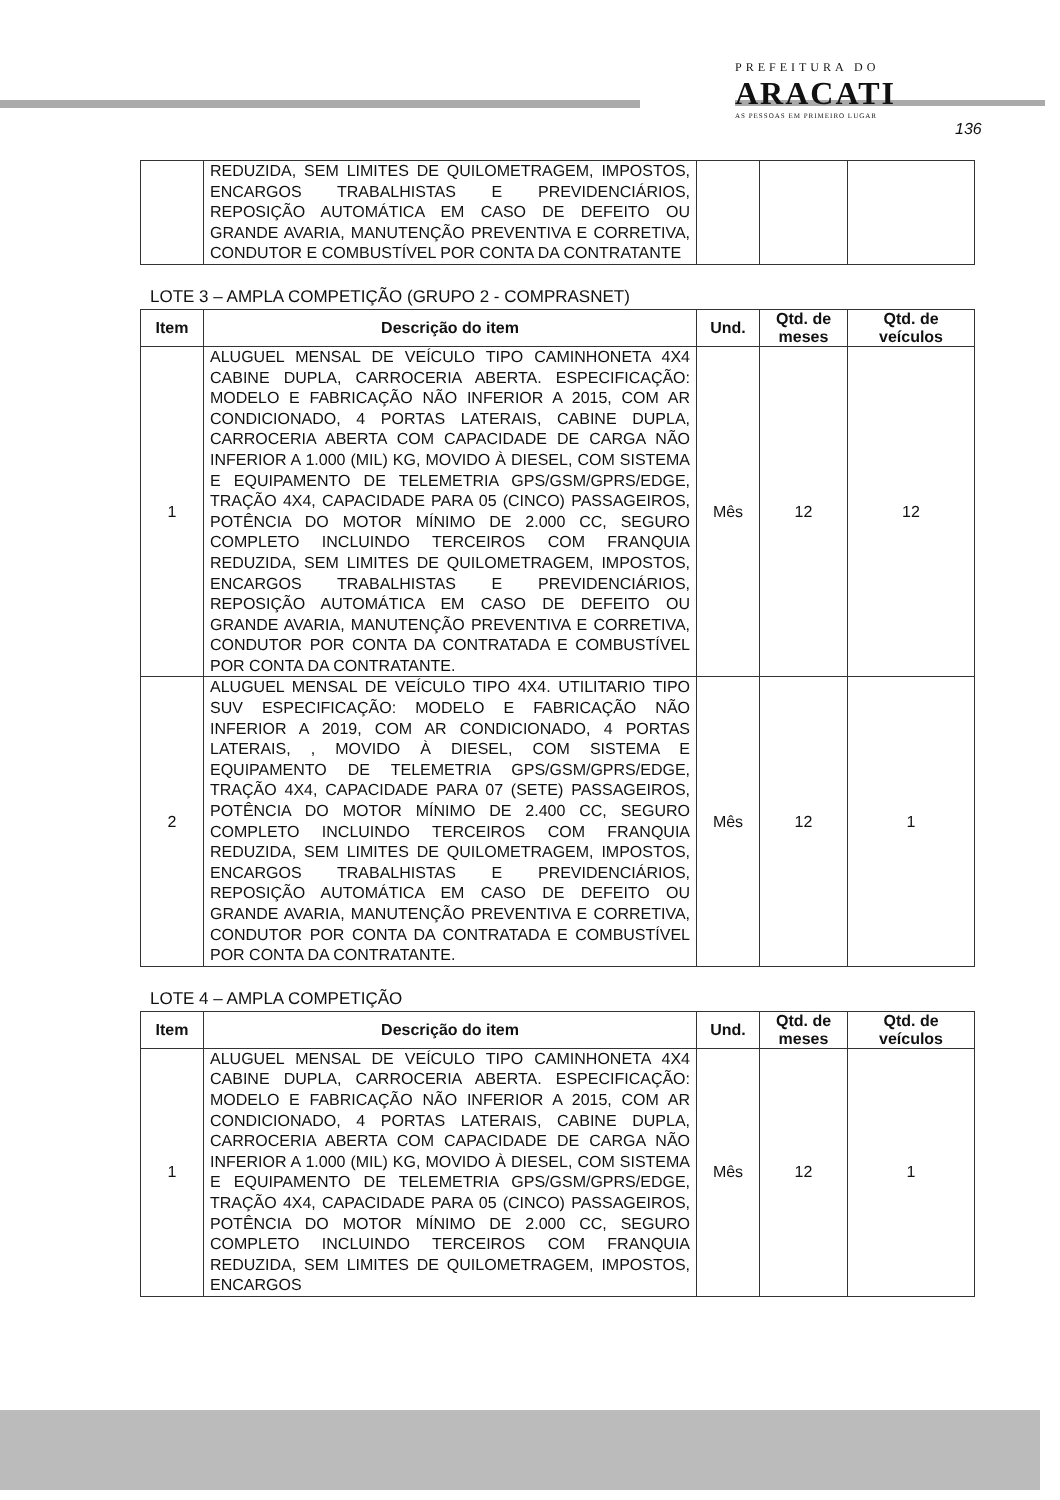PREFEITURA DO
ARACATI
AS PESSOAS EM PRIMEIRO LUGAR
136
| | REDUZIDA, SEM LIMITES DE QUILOMETRAGEM, IMPOSTOS, ENCARGOS TRABALHISTAS E PREVIDENCIÁRIOS, REPOSIÇÃO AUTOMÁTICA EM CASO DE DEFEITO OU GRANDE AVARIA, MANUTENÇÃO PREVENTIVA E CORRETIVA, CONDUTOR E COMBUSTÍVEL POR CONTA DA CONTRATANTE | | | |
LOTE 3 – AMPLA COMPETIÇÃO (GRUPO 2 - COMPRASNET)
| Item | Descrição do item | Und. | Qtd. de meses | Qtd. de veículos |
| --- | --- | --- | --- | --- |
| 1 | ALUGUEL MENSAL DE VEÍCULO TIPO CAMINHONETA 4X4 CABINE DUPLA, CARROCERIA ABERTA. ESPECIFICAÇÃO: MODELO E FABRICAÇÃO NÃO INFERIOR A 2015, COM AR CONDICIONADO, 4 PORTAS LATERAIS, CABINE DUPLA, CARROCERIA ABERTA COM CAPACIDADE DE CARGA NÃO INFERIOR A 1.000 (MIL) KG, MOVIDO À DIESEL, COM SISTEMA E EQUIPAMENTO DE TELEMETRIA GPS/GSM/GPRS/EDGE, TRAÇÃO 4X4, CAPACIDADE PARA 05 (CINCO) PASSAGEIROS, POTÊNCIA DO MOTOR MÍNIMO DE 2.000 CC, SEGURO COMPLETO INCLUINDO TERCEIROS COM FRANQUIA REDUZIDA, SEM LIMITES DE QUILOMETRAGEM, IMPOSTOS, ENCARGOS TRABALHISTAS E PREVIDENCIÁRIOS, REPOSIÇÃO AUTOMÁTICA EM CASO DE DEFEITO OU GRANDE AVARIA, MANUTENÇÃO PREVENTIVA E CORRETIVA, CONDUTOR POR CONTA DA CONTRATADA E COMBUSTÍVEL POR CONTA DA CONTRATANTE. | Mês | 12 | 12 |
| 2 | ALUGUEL MENSAL DE VEÍCULO TIPO 4X4. UTILITARIO TIPO SUV ESPECIFICAÇÃO: MODELO E FABRICAÇÃO NÃO INFERIOR A 2019, COM AR CONDICIONADO, 4 PORTAS LATERAIS, , MOVIDO À DIESEL, COM SISTEMA E EQUIPAMENTO DE TELEMETRIA GPS/GSM/GPRS/EDGE, TRAÇÃO 4X4, CAPACIDADE PARA 07 (SETE) PASSAGEIROS, POTÊNCIA DO MOTOR MÍNIMO DE 2.400 CC, SEGURO COMPLETO INCLUINDO TERCEIROS COM FRANQUIA REDUZIDA, SEM LIMITES DE QUILOMETRAGEM, IMPOSTOS, ENCARGOS TRABALHISTAS E PREVIDENCIÁRIOS, REPOSIÇÃO AUTOMÁTICA EM CASO DE DEFEITO OU GRANDE AVARIA, MANUTENÇÃO PREVENTIVA E CORRETIVA, CONDUTOR POR CONTA DA CONTRATADA E COMBUSTÍVEL POR CONTA DA CONTRATANTE. | Mês | 12 | 1 |
LOTE 4 – AMPLA COMPETIÇÃO
| Item | Descrição do item | Und. | Qtd. de meses | Qtd. de veículos |
| --- | --- | --- | --- | --- |
| 1 | ALUGUEL MENSAL DE VEÍCULO TIPO CAMINHONETA 4X4 CABINE DUPLA, CARROCERIA ABERTA. ESPECIFICAÇÃO: MODELO E FABRICAÇÃO NÃO INFERIOR A 2015, COM AR CONDICIONADO, 4 PORTAS LATERAIS, CABINE DUPLA, CARROCERIA ABERTA COM CAPACIDADE DE CARGA NÃO INFERIOR A 1.000 (MIL) KG, MOVIDO À DIESEL, COM SISTEMA E EQUIPAMENTO DE TELEMETRIA GPS/GSM/GPRS/EDGE, TRAÇÃO 4X4, CAPACIDADE PARA 05 (CINCO) PASSAGEIROS, POTÊNCIA DO MOTOR MÍNIMO DE 2.000 CC, SEGURO COMPLETO INCLUINDO TERCEIROS COM FRANQUIA REDUZIDA, SEM LIMITES DE QUILOMETRAGEM, IMPOSTOS, ENCARGOS | Mês | 12 | 1 |